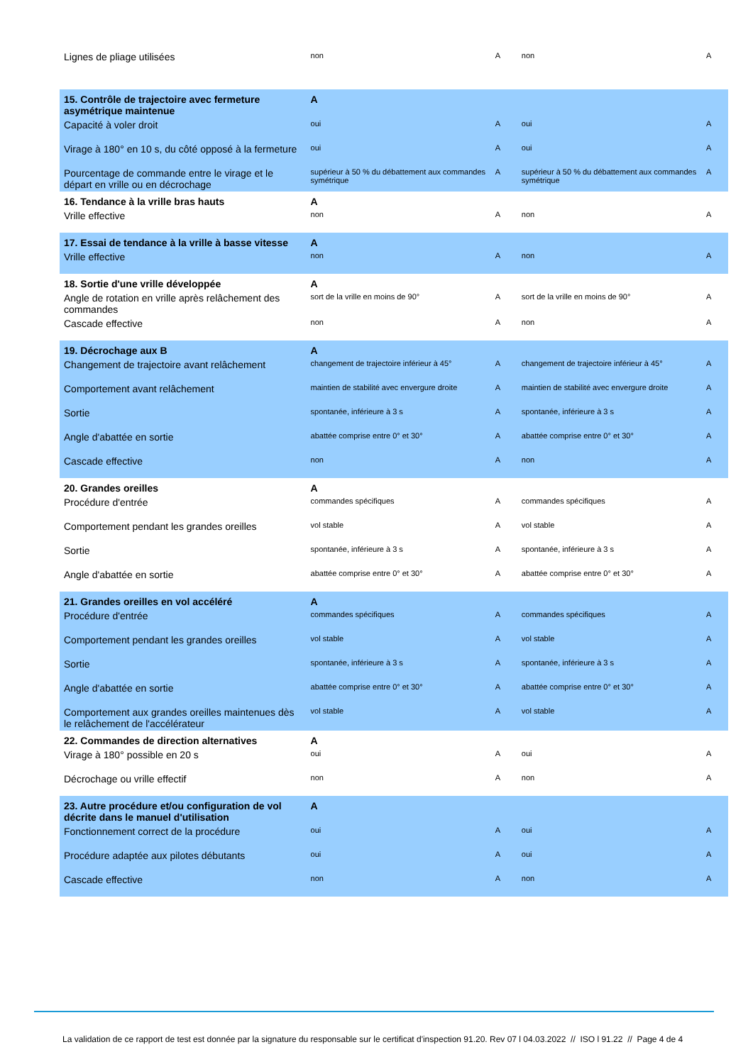| Lignes de pliage utilisées | non | A | non | A |
| 15. Contrôle de trajectoire avec fermeture asymétrique maintenue | A | | | |
| Capacité à voler droit | oui | A | oui | A |
| Virage à 180° en 10 s, du côté opposé à la fermeture | oui | A | oui | A |
| Pourcentage de commande entre le virage et le départ en vrille ou en décrochage | supérieur à 50 % du débattement aux commandes symétrique | A | supérieur à 50 % du débattement aux commandes symétrique | A |
| 16. Tendance à la vrille bras hauts | A | | | |
| Vrille effective | non | A | non | A |
| 17. Essai de tendance à la vrille à basse vitesse | A | | | |
| Vrille effective | non | A | non | A |
| 18. Sortie d'une vrille développée | A | | | |
| Angle de rotation en vrille après relâchement des commandes | sort de la vrille en moins de 90° | A | sort de la vrille en moins de 90° | A |
| Cascade effective | non | A | non | A |
| 19. Décrochage aux B | A | | | |
| Changement de trajectoire avant relâchement | changement de trajectoire inférieur à 45° | A | changement de trajectoire inférieur à 45° | A |
| Comportement avant relâchement | maintien de stabilité avec envergure droite | A | maintien de stabilité avec envergure droite | A |
| Sortie | spontanée, inférieure à 3 s | A | spontanée, inférieure à 3 s | A |
| Angle d'abattée en sortie | abattée comprise entre 0° et 30° | A | abattée comprise entre 0° et 30° | A |
| Cascade effective | non | A | non | A |
| 20. Grandes oreilles | A | | | |
| Procédure d'entrée | commandes spécifiques | A | commandes spécifiques | A |
| Comportement pendant les grandes oreilles | vol stable | A | vol stable | A |
| Sortie | spontanée, inférieure à 3 s | A | spontanée, inférieure à 3 s | A |
| Angle d'abattée en sortie | abattée comprise entre 0° et 30° | A | abattée comprise entre 0° et 30° | A |
| 21. Grandes oreilles en vol accéléré | A | | | |
| Procédure d'entrée | commandes spécifiques | A | commandes spécifiques | A |
| Comportement pendant les grandes oreilles | vol stable | A | vol stable | A |
| Sortie | spontanée, inférieure à 3 s | A | spontanée, inférieure à 3 s | A |
| Angle d'abattée en sortie | abattée comprise entre 0° et 30° | A | abattée comprise entre 0° et 30° | A |
| Comportement aux grandes oreilles maintenues dès le relâchement de l'accélérateur | vol stable | A | vol stable | A |
| 22. Commandes de direction alternatives | A | | | |
| Virage à 180° possible en 20 s | oui | A | oui | A |
| Décrochage ou vrille effectif | non | A | non | A |
| 23. Autre procédure et/ou configuration de vol décrite dans le manuel d'utilisation | A | | | |
| Fonctionnement correct de la procédure | oui | A | oui | A |
| Procédure adaptée aux pilotes débutants | oui | A | oui | A |
| Cascade effective | non | A | non | A |
La validation de ce rapport de test est donnée par la signature du responsable sur le certificat d'inspection 91.20. Rev 07 l 04.03.2022 // ISO l 91.22 // Page 4 de 4